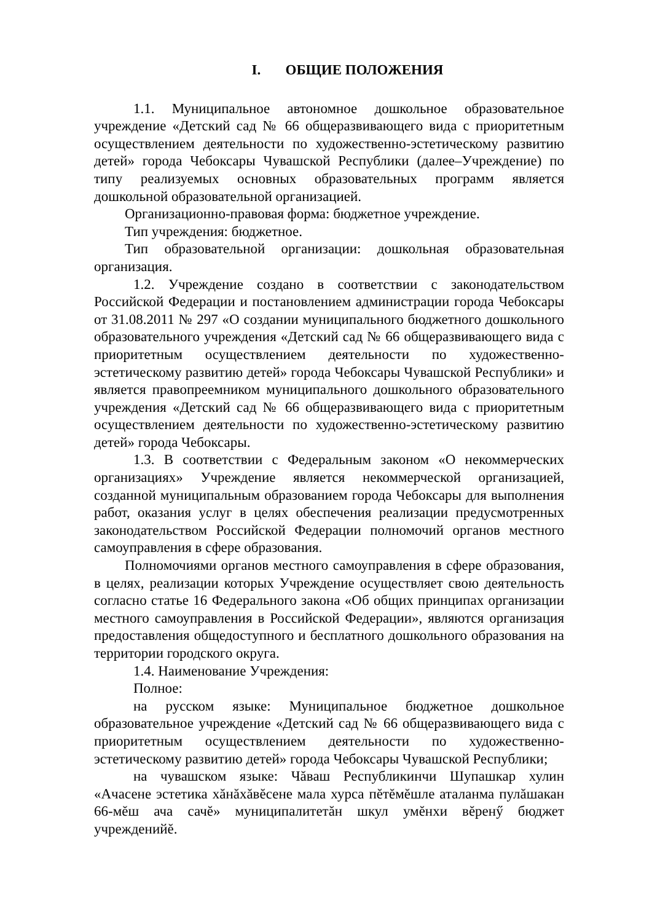I. ОБЩИЕ ПОЛОЖЕНИЯ
1.1. Муниципальное автономное дошкольное образовательное учреждение «Детский сад № 66 общеразвивающего вида с приоритетным осуществлением деятельности по художественно-эстетическому развитию детей» города Чебоксары Чувашской Республики (далее–Учреждение) по типу реализуемых основных образовательных программ является дошкольной образовательной организацией.
Организационно-правовая форма: бюджетное учреждение.
Тип учреждения: бюджетное.
Тип образовательной организации: дошкольная образовательная организация.
1.2. Учреждение создано в соответствии с законодательством Российской Федерации и постановлением администрации города Чебоксары от 31.08.2011 № 297 «О создании муниципального бюджетного дошкольного образовательного учреждения «Детский сад № 66 общеразвивающего вида с приоритетным осуществлением деятельности по художественно-эстетическому развитию детей» города Чебоксары Чувашской Республики» и является правопреемником муниципального дошкольного образовательного учреждения «Детский сад № 66 общеразвивающего вида с приоритетным осуществлением деятельности по художественно-эстетическому развитию детей» города Чебоксары.
1.3. В соответствии с Федеральным законом «О некоммерческих организациях» Учреждение является некоммерческой организацией, созданной муниципальным образованием города Чебоксары для выполнения работ, оказания услуг в целях обеспечения реализации предусмотренных законодательством Российской Федерации полномочий органов местного самоуправления в сфере образования.
Полномочиями органов местного самоуправления в сфере образования, в целях, реализации которых Учреждение осуществляет свою деятельность согласно статье 16 Федерального закона «Об общих принципах организации местного самоуправления в Российской Федерации», являются организация предоставления общедоступного и бесплатного дошкольного образования на территории городского округа.
1.4. Наименование Учреждения:
Полное:
на русском языке: Муниципальное бюджетное дошкольное образовательное учреждение «Детский сад № 66 общеразвивающего вида с приоритетным осуществлением деятельности по художественно-эстетическому развитию детей» города Чебоксары Чувашской Республики;
на чувашском языке: Чăваш Республикинчи Шупашкар хулин «Ачасене эстетика хăнăхăвĕсене мала хурса пĕтĕмĕшле аталанма пулăшакан 66-мĕш ача сачĕ» муниципалитетăн шкул умĕнхи вĕренӳ бюджет учрежденийĕ.